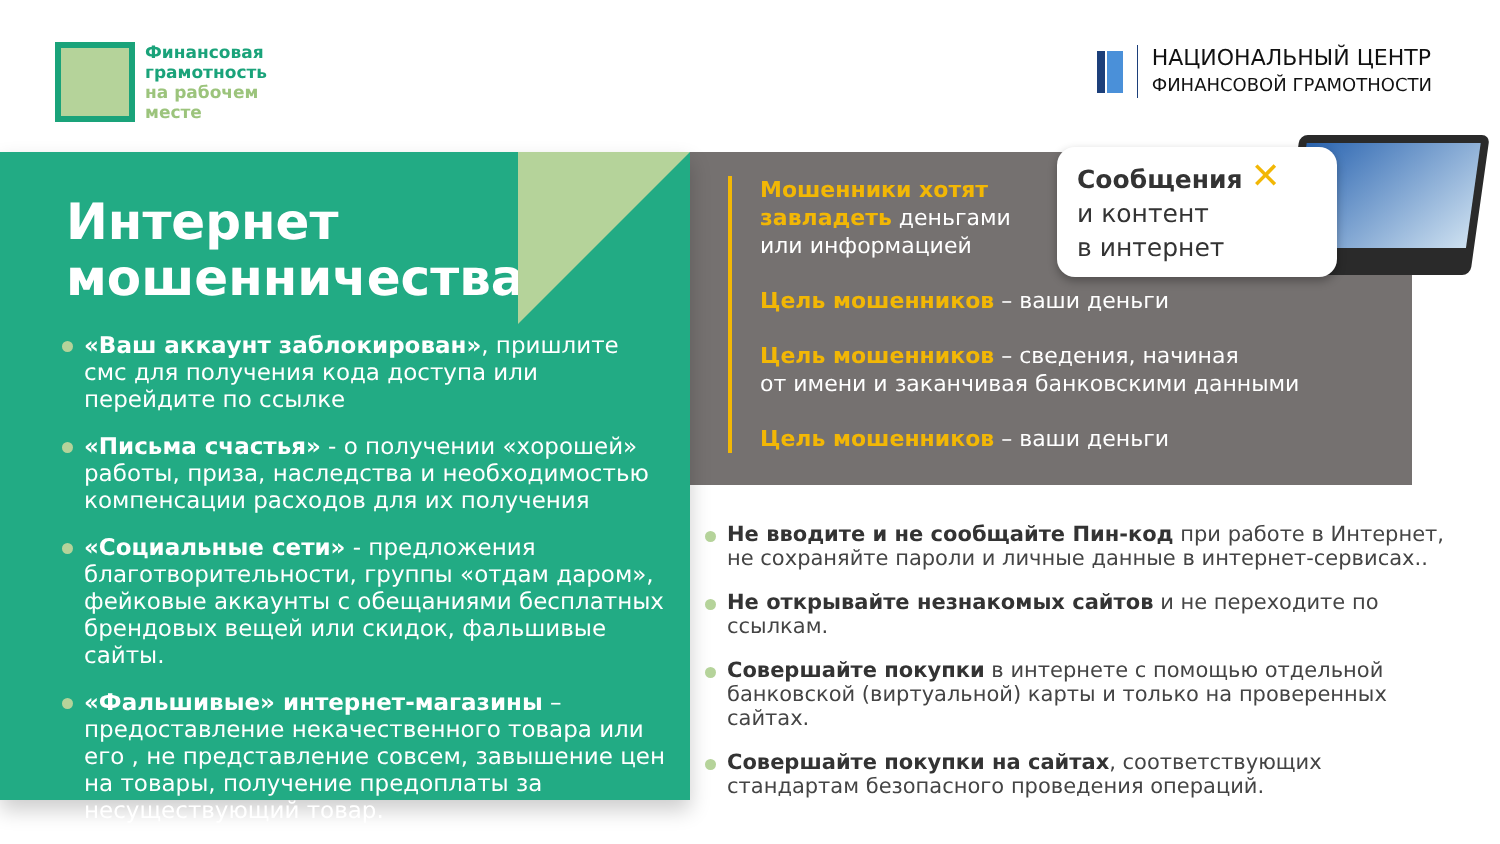Финансовая
грамотность
на рабочем
месте
НАЦИОНАЛЬНЫЙ ЦЕНТР
ФИНАНСОВОЙ ГРАМОТНОСТИ
Мошенники хотят
завладеть деньгами
или информацией
Цель мошенников – ваши деньги
Цель мошенников – сведения, начиная
от имени и заканчивая банковскими данными
Цель мошенников – ваши деньги
Сообщения ✕
и контент
в интернет
Интернет мошенничества
«Ваш аккаунт заблокирован», пришлите смс для получения кода доступа или перейдите по ссылке
«Письма счастья» - о получении «хорошей» работы, приза, наследства и необходимостью компенсации расходов для их получения
«Социальные сети» - предложения благотворительности, группы «отдам даром», фейковые аккаунты с обещаниями бесплатных брендовых вещей или скидок, фальшивые сайты.
«Фальшивые» интернет-магазины – предоставление некачественного товара или его , не представление совсем, завышение цен на товары, получение предоплаты за несуществующий товар.
Не вводите и не сообщайте Пин-код при работе в Интернет, не сохраняйте пароли и личные данные в интернет-сервисах..
Не открывайте незнакомых сайтов и не переходите по ссылкам.
Совершайте покупки в интернете с помощью отдельной банковской (виртуальной) карты и только на проверенных сайтах.
Совершайте покупки на сайтах, соответствующих стандартам безопасного проведения операций.